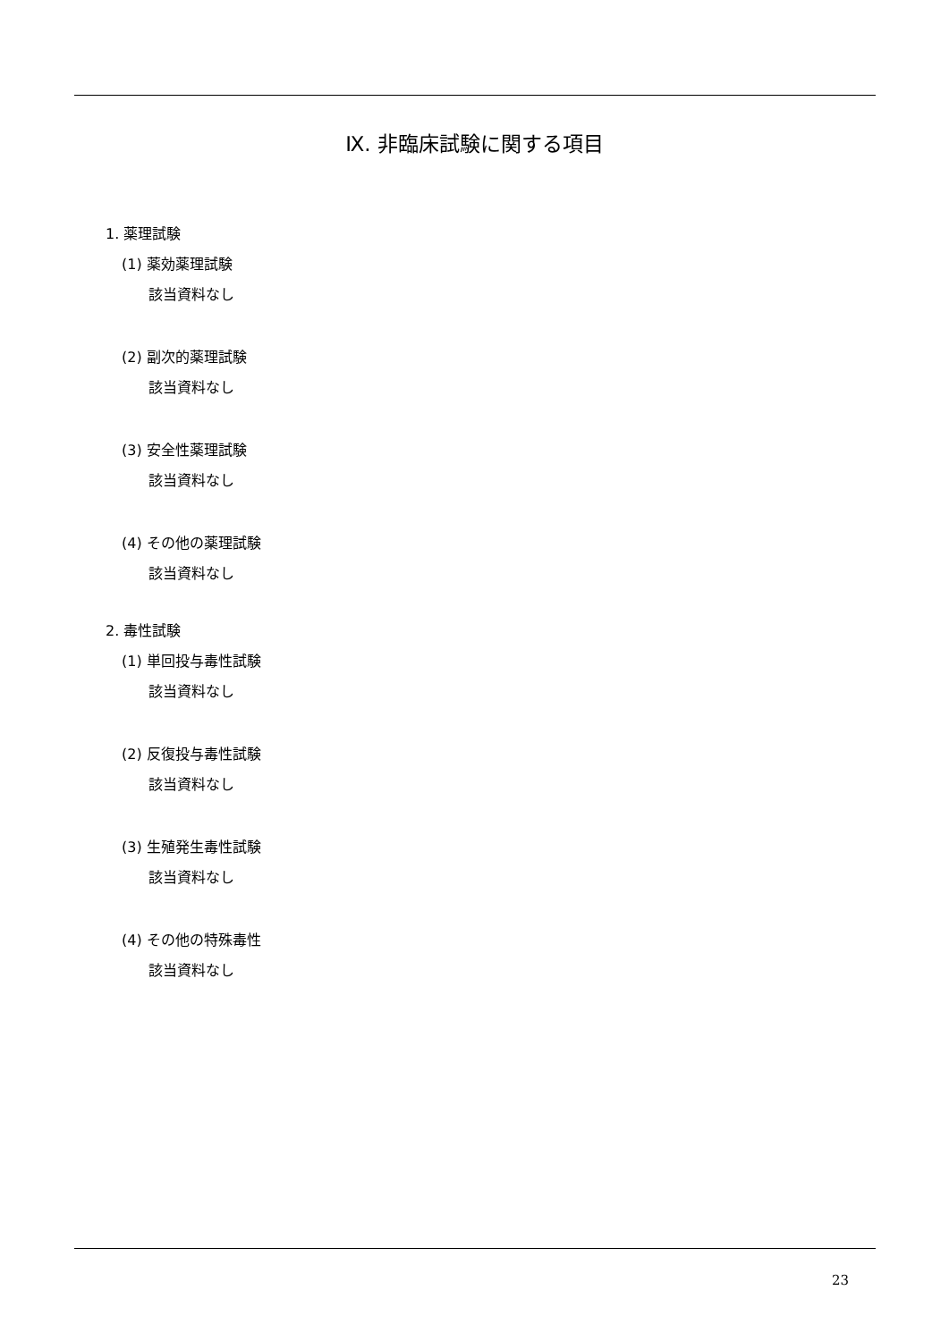Ⅸ. 非臨床試験に関する項目
1. 薬理試験
(1) 薬効薬理試験
該当資料なし
(2) 副次的薬理試験
該当資料なし
(3) 安全性薬理試験
該当資料なし
(4) その他の薬理試験
該当資料なし
2. 毒性試験
(1) 単回投与毒性試験
該当資料なし
(2) 反復投与毒性試験
該当資料なし
(3) 生殖発生毒性試験
該当資料なし
(4) その他の特殊毒性
該当資料なし
23